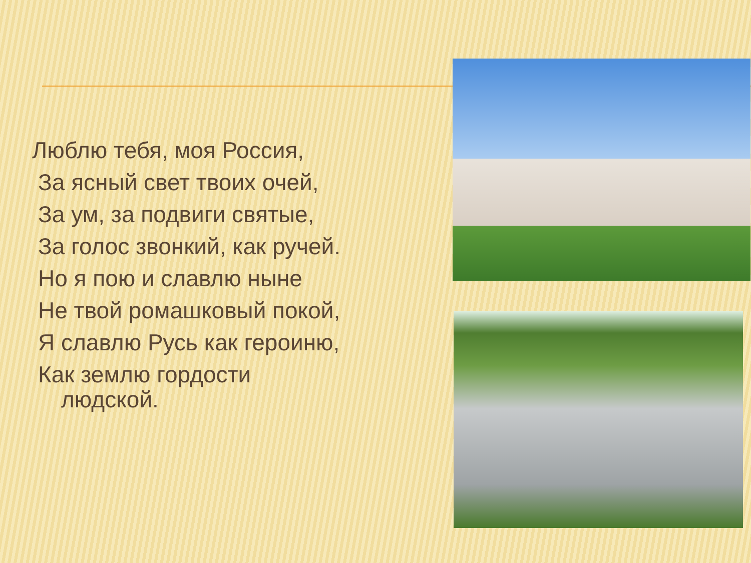Люблю тебя, моя Россия,
За ясный свет твоих очей,
За ум, за подвиги святые,
За голос звонкий, как ручей.
Но я пою и славлю ныне
Не твой ромашковый покой,
Я славлю Русь как героиню,
Как землю гордости
людской.